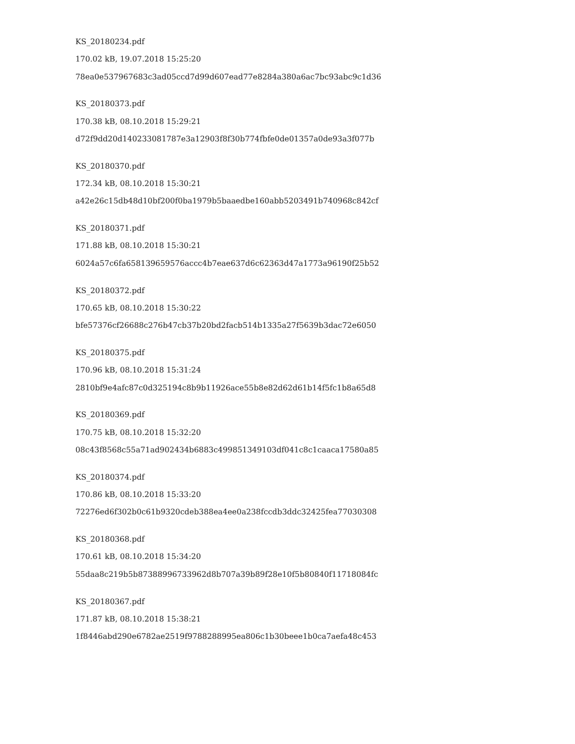KS_20180234.pdf
170.02 kB, 19.07.2018 15:25:20
78ea0e537967683c3ad05ccd7d99d607ead77e8284a380a6ac7bc93abc9c1d36
KS_20180373.pdf
170.38 kB, 08.10.2018 15:29:21
d72f9dd20d140233081787e3a12903f8f30b774fbfe0de01357a0de93a3f077b
KS_20180370.pdf
172.34 kB, 08.10.2018 15:30:21
a42e26c15db48d10bf200f0ba1979b5baaedbe160abb5203491b740968c842cf
KS_20180371.pdf
171.88 kB, 08.10.2018 15:30:21
6024a57c6fa658139659576accc4b7eae637d6c62363d47a1773a96190f25b52
KS_20180372.pdf
170.65 kB, 08.10.2018 15:30:22
bfe57376cf26688c276b47cb37b20bd2facb514b1335a27f5639b3dac72e6050
KS_20180375.pdf
170.96 kB, 08.10.2018 15:31:24
2810bf9e4afc87c0d325194c8b9b11926ace55b8e82d62d61b14f5fc1b8a65d8
KS_20180369.pdf
170.75 kB, 08.10.2018 15:32:20
08c43f8568c55a71ad902434b6883c499851349103df041c8c1caaca17580a85
KS_20180374.pdf
170.86 kB, 08.10.2018 15:33:20
72276ed6f302b0c61b9320cdeb388ea4ee0a238fccdb3ddc32425fea77030308
KS_20180368.pdf
170.61 kB, 08.10.2018 15:34:20
55daa8c219b5b87388996733962d8b707a39b89f28e10f5b80840f11718084fc
KS_20180367.pdf
171.87 kB, 08.10.2018 15:38:21
1f8446abd290e6782ae2519f9788288995ea806c1b30beee1b0ca7aefa48c453